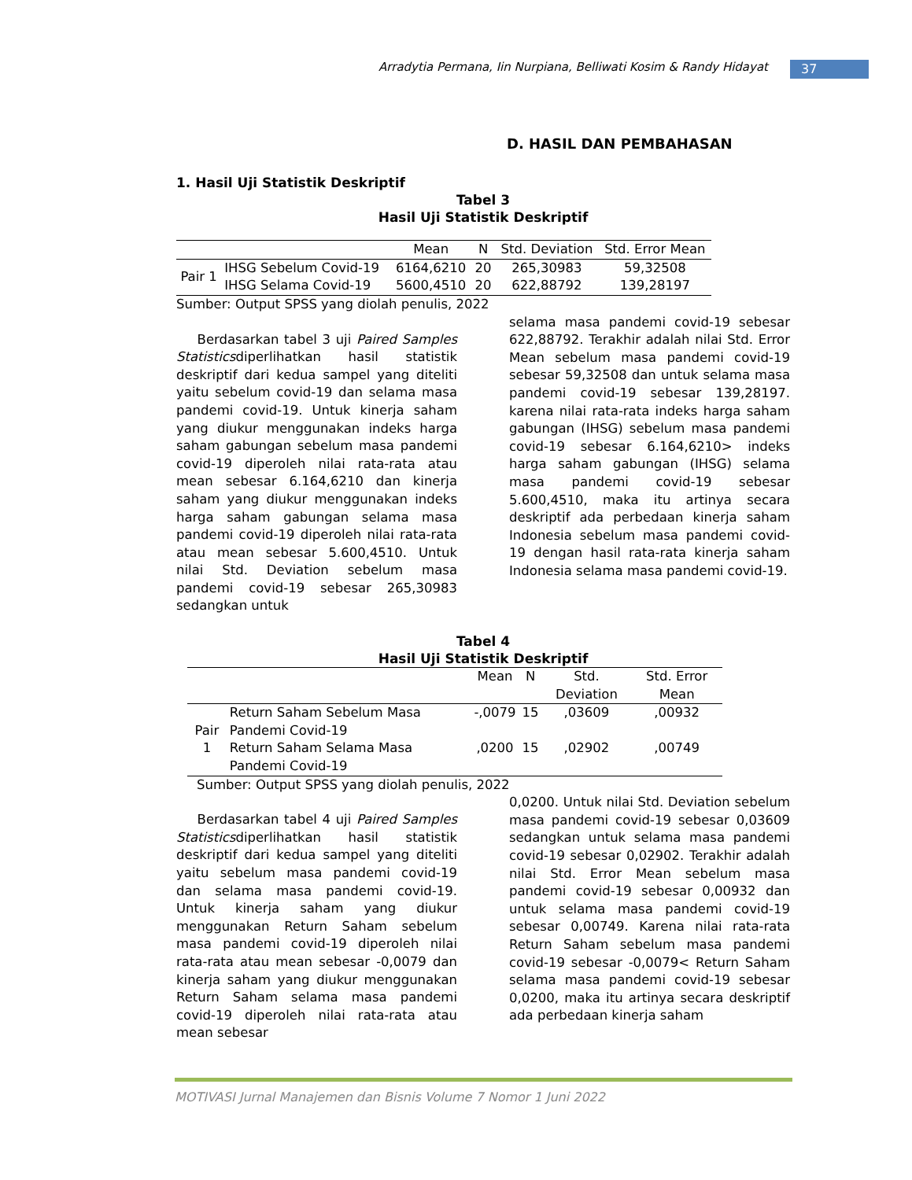Arradytia Permana, Iin Nurpiana, Belliwati Kosim & Randy Hidayat 37
D. HASIL DAN PEMBAHASAN
1. Hasil Uji Statistik Deskriptif
Tabel 3
Hasil Uji Statistik Deskriptif
| | | Mean | N | Std. Deviation | Std. Error Mean |
| --- | --- | --- | --- | --- | --- |
| Pair 1 | IHSG Sebelum Covid-19 | 6164,6210 | 20 | 265,30983 | 59,32508 |
| | IHSG Selama Covid-19 | 5600,4510 | 20 | 622,88792 | 139,28197 |
Sumber: Output SPSS yang diolah penulis, 2022
Berdasarkan tabel 3 uji Paired Samples Statisticsdiperlihatkan hasil statistik deskriptif dari kedua sampel yang diteliti yaitu sebelum covid-19 dan selama masa pandemi covid-19. Untuk kinerja saham yang diukur menggunakan indeks harga saham gabungan sebelum masa pandemi covid-19 diperoleh nilai rata-rata atau mean sebesar 6.164,6210 dan kinerja saham yang diukur menggunakan indeks harga saham gabungan selama masa pandemi covid-19 diperoleh nilai rata-rata atau mean sebesar 5.600,4510. Untuk nilai Std. Deviation sebelum masa pandemi covid-19 sebesar 265,30983 sedangkan untuk
selama masa pandemi covid-19 sebesar 622,88792. Terakhir adalah nilai Std. Error Mean sebelum masa pandemi covid-19 sebesar 59,32508 dan untuk selama masa pandemi covid-19 sebesar 139,28197. karena nilai rata-rata indeks harga saham gabungan (IHSG) sebelum masa pandemi covid-19 sebesar 6.164,6210> indeks harga saham gabungan (IHSG) selama masa pandemi covid-19 sebesar 5.600,4510, maka itu artinya secara deskriptif ada perbedaan kinerja saham Indonesia sebelum masa pandemi covid-19 dengan hasil rata-rata kinerja saham Indonesia selama masa pandemi covid-19.
Tabel 4
Hasil Uji Statistik Deskriptif
| | | Mean | N | Std. Deviation | Std. Error Mean |
| --- | --- | --- | --- | --- | --- |
| Pair 1 | Return Saham Sebelum Masa Pandemi Covid-19 | -,0079 | 15 | ,03609 | ,00932 |
| | Return Saham Selama Masa Pandemi Covid-19 | ,0200 | 15 | ,02902 | ,00749 |
Sumber: Output SPSS yang diolah penulis, 2022
Berdasarkan tabel 4 uji Paired Samples Statisticsdiperlihatkan hasil statistik deskriptif dari kedua sampel yang diteliti yaitu sebelum masa pandemi covid-19 dan selama masa pandemi covid-19. Untuk kinerja saham yang diukur menggunakan Return Saham sebelum masa pandemi covid-19 diperoleh nilai rata-rata atau mean sebesar -0,0079 dan kinerja saham yang diukur menggunakan Return Saham selama masa pandemi covid-19 diperoleh nilai rata-rata atau mean sebesar
0,0200. Untuk nilai Std. Deviation sebelum masa pandemi covid-19 sebesar 0,03609 sedangkan untuk selama masa pandemi covid-19 sebesar 0,02902. Terakhir adalah nilai Std. Error Mean sebelum masa pandemi covid-19 sebesar 0,00932 dan untuk selama masa pandemi covid-19 sebesar 0,00749. Karena nilai rata-rata Return Saham sebelum masa pandemi covid-19 sebesar -0,0079< Return Saham selama masa pandemi covid-19 sebesar 0,0200, maka itu artinya secara deskriptif ada perbedaan kinerja saham
MOTIVASI Jurnal Manajemen dan Bisnis Volume 7 Nomor 1 Juni 2022